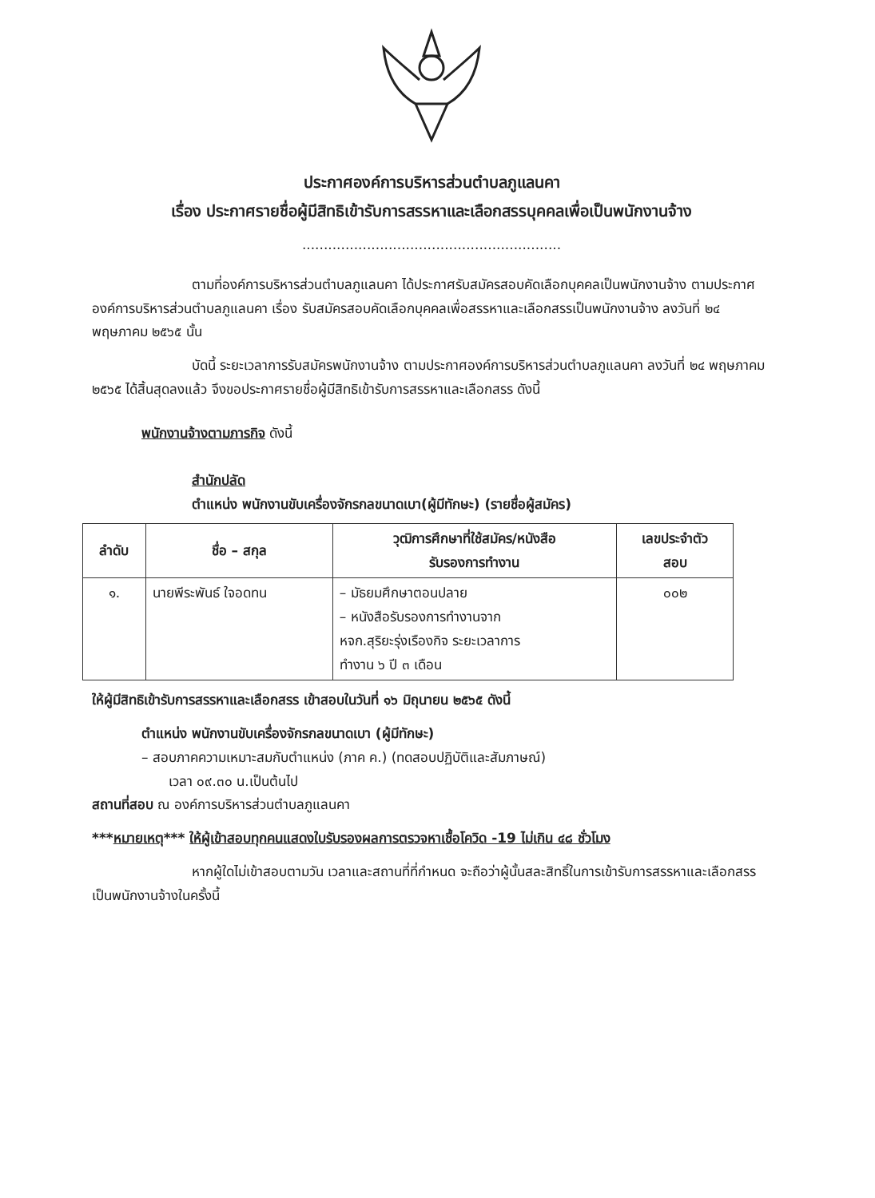ประกาศองค์การบริหารส่วนตำบลภูแลนคา
เรื่อง ประกาศรายชื่อผู้มีสิทธิเข้ารับการสรรหาและเลือกสรรบุคคลเพื่อเป็นพนักงานจ้าง
............................................................
ตามที่องค์การบริหารส่วนตำบลภูแลนคา ได้ประกาศรับสมัครสอบคัดเลือกบุคคลเป็นพนักงานจ้าง ตามประกาศองค์การบริหารส่วนตำบลภูแลนคา เรื่อง รับสมัครสอบคัดเลือกบุคคลเพื่อสรรหาและเลือกสรรเป็นพนักงานจ้าง ลงวันที่ ๒๔ พฤษภาคม ๒๕๖๕ นั้น
บัดนี้ ระยะเวลาการรับสมัครพนักงานจ้าง ตามประกาศองค์การบริหารส่วนตำบลภูแลนคา ลงวันที่ ๒๔ พฤษภาคม ๒๕๖๕ ได้สิ้นสุดลงแล้ว จึงขอประกาศรายชื่อผู้มีสิทธิเข้ารับการสรรหาและเลือกสรร ดังนี้
พนักงานจ้างตามภารกิจ ดังนี้
สำนักปลัด
ตำแหน่ง พนักงานขับเครื่องจักรกลขนาดเบา(ผู้มีทักษะ) (รายชื่อผู้สมัคร)
| ลำดับ | ชื่อ – สกุล | วุฒิการศึกษาที่ใช้สมัคร/หนังสือ รับรองการทำงาน | เลขประจำตัว สอบ |
| --- | --- | --- | --- |
| ๑. | นายพีระพันธ์ ใจอดทน | – มัธยมศึกษาตอนปลาย – หนังสือรับรองการทำงานจาก หจก.สุริยะรุ่งเรืองกิจ ระยะเวลาการ ทำงาน ๖ ปี ๓ เดือน | ๐๐๒ |
ให้ผู้มีสิทธิเข้ารับการสรรหาและเลือกสรร เข้าสอบในวันที่ ๑๖ มิถุนายน ๒๕๖๕ ดังนี้
ตำแหน่ง พนักงานขับเครื่องจักรกลขนาดเบา (ผู้มีทักษะ)
– สอบภาคความเหมาะสมกับตำแหน่ง (ภาค ค.) (ทดสอบปฏิบัติและสัมภาษณ์)
เวลา ๐๙.๓๐ น.เป็นต้นไป
สถานที่สอบ ณ องค์การบริหารส่วนตำบลภูแลนคา
***หมายเหตุ*** ให้ผู้เข้าสอบทุกคนแสดงใบรับรองผลการตรวจหาเชื้อโควิด -19 ไม่เกิน ๔๘ ชั่วโมง
หากผู้ใดไม่เข้าสอบตามวัน เวลาและสถานที่ที่กำหนด จะถือว่าผู้นั้นสละสิทธิ์ในการเข้ารับการสรรหาและเลือกสรรเป็นพนักงานจ้างในครั้งนี้